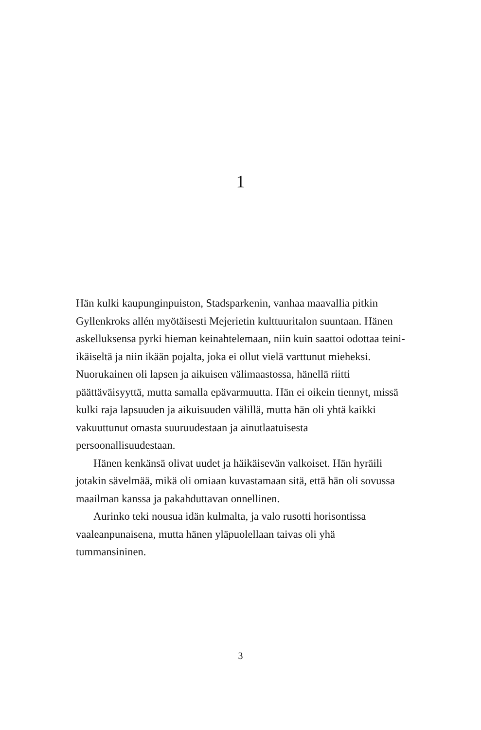1
Hän kulki kaupunginpuiston, Stadsparkenin, vanhaa maavallia pitkin Gyllenkroks allén myötäisesti Mejerietin kulttuuritalon suuntaan. Hänen askelluksensa pyrki hieman keinahtelemaan, niin kuin saattoi odottaa teini-ikäiseltä ja niin ikään pojalta, joka ei ollut vielä varttunut mieheksi. Nuorukainen oli lapsen ja aikuisen välimaastossa, hänellä riitti päättäväisyyttä, mutta samalla epävarmuutta. Hän ei oikein tiennyt, missä kulki raja lapsuuden ja aikuisuuden välillä, mutta hän oli yhtä kaikki vakuuttunut omasta suuruudestaan ja ainutlaatuisesta persoonallisuudestaan.
Hänen kenkänsä olivat uudet ja häikäisevän valkoiset. Hän hyräili jotakin sävelmää, mikä oli omiaan kuvastamaan sitä, että hän oli sovussa maailman kanssa ja pakahduttavan onnellinen.
Aurinko teki nousua idän kulmalta, ja valo rusotti horisontissa vaaleanpunaisena, mutta hänen yläpuolellaan taivas oli yhä tummansininen.
3